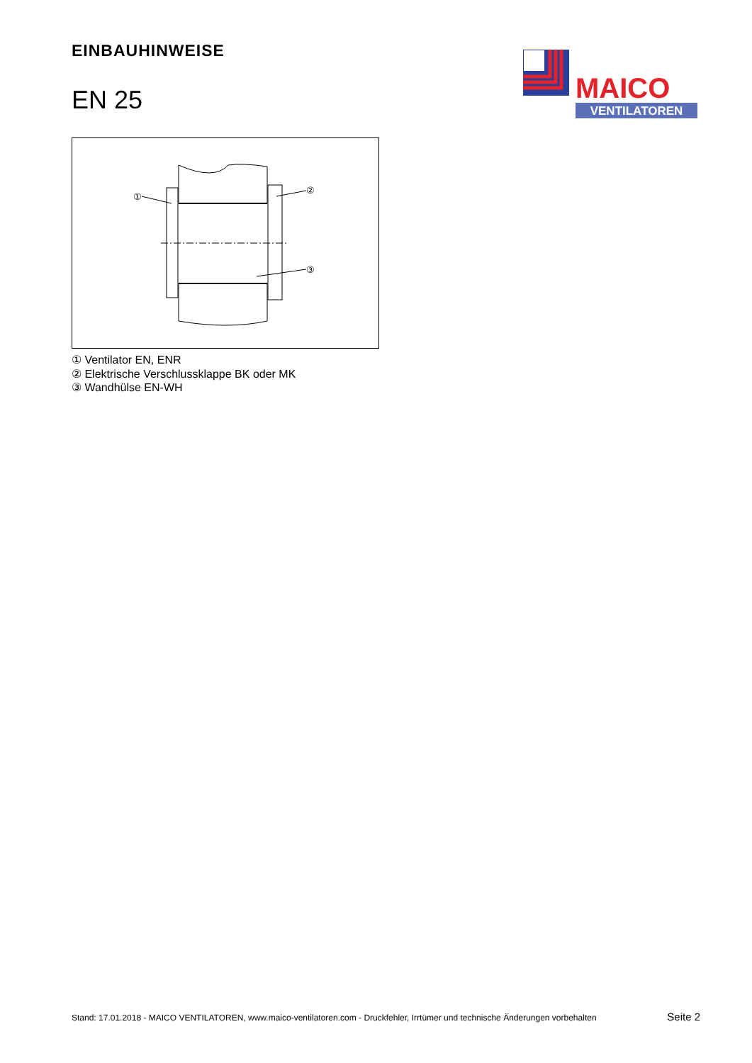EINBAUHINWEISE
EN 25
MAICO
VENTILATOREN
①
②
③
① Ventilator EN, ENR
② Elektrische Verschlussklappe BK oder MK
③ Wandhülse EN-WH
Stand: 17.01.2018 - MAICO VENTILATOREN, www.maico-ventilatoren.com - Druckfehler, Irrtümer und technische Änderungen vorbehalten Seite 2